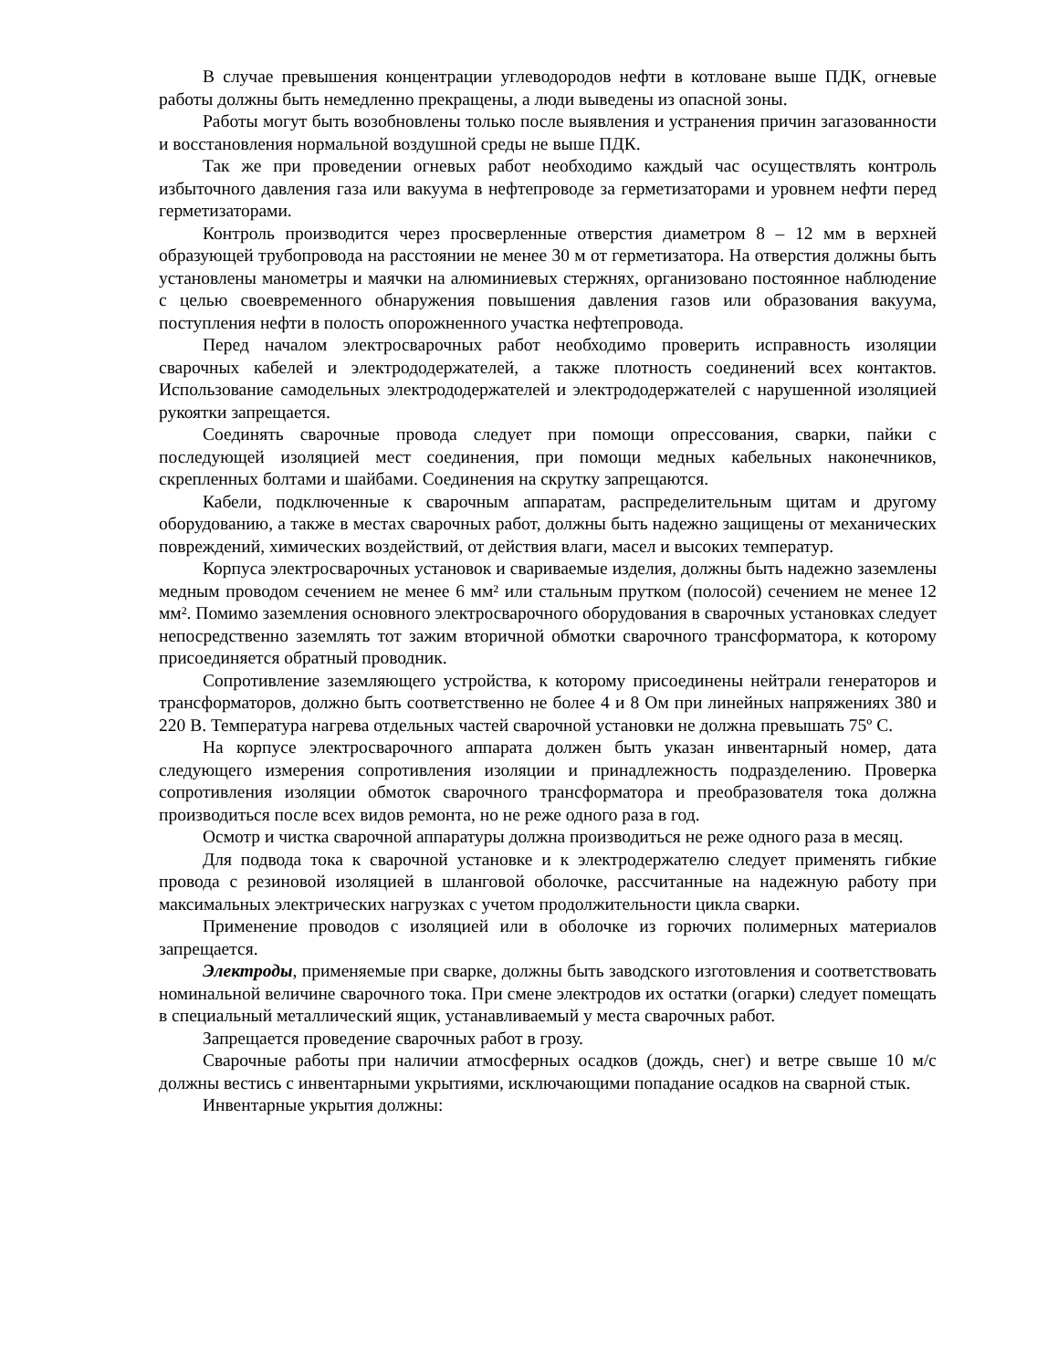В случае превышения концентрации углеводородов нефти в котловане выше ПДК, огневые работы должны быть немедленно прекращены, а люди выведены из опасной зоны.
Работы могут быть возобновлены только после выявления и устранения причин загазованности и восстановления нормальной воздушной среды не выше ПДК.
Так же при проведении огневых работ необходимо каждый час осуществлять контроль избыточного давления газа или вакуума в нефтепроводе за герметизаторами и уровнем нефти перед герметизаторами.
Контроль производится через просверленные отверстия диаметром 8 – 12 мм в верхней образующей трубопровода на расстоянии не менее 30 м от герметизатора. На отверстия должны быть установлены манометры и маячки на алюминиевых стержнях, организовано постоянное наблюдение с целью своевременного обнаружения повышения давления газов или образования вакуума, поступления нефти в полость опорожненного участка нефтепровода.
Перед началом электросварочных работ необходимо проверить исправность изоляции сварочных кабелей и электрододержателей, а также плотность соединений всех контактов. Использование самодельных электрододержателей и электрододержателей с нарушенной изоляцией рукоятки запрещается.
Соединять сварочные провода следует при помощи опрессования, сварки, пайки с последующей изоляцией мест соединения, при помощи медных кабельных наконечников, скрепленных болтами и шайбами. Соединения на скрутку запрещаются.
Кабели, подключенные к сварочным аппаратам, распределительным щитам и другому оборудованию, а также в местах сварочных работ, должны быть надежно защищены от механических повреждений, химических воздействий, от действия влаги, масел и высоких температур.
Корпуса электросварочных установок и свариваемые изделия, должны быть надежно заземлены медным проводом сечением не менее 6 мм² или стальным прутком (полосой) сечением не менее 12 мм². Помимо заземления основного электросварочного оборудования в сварочных установках следует непосредственно заземлять тот зажим вторичной обмотки сварочного трансформатора, к которому присоединяется обратный проводник.
Сопротивление заземляющего устройства, к которому присоединены нейтрали генераторов и трансформаторов, должно быть соответственно не более 4 и 8 Ом при линейных напряжениях 380 и 220 В. Температура нагрева отдельных частей сварочной установки не должна превышать 75º С.
На корпусе электросварочного аппарата должен быть указан инвентарный номер, дата следующего измерения сопротивления изоляции и принадлежность подразделению. Проверка сопротивления изоляции обмоток сварочного трансформатора и преобразователя тока должна производиться после всех видов ремонта, но не реже одного раза в год.
Осмотр и чистка сварочной аппаратуры должна производиться не реже одного раза в месяц.
Для подвода тока к сварочной установке и к электродержателю следует применять гибкие провода с резиновой изоляцией в шланговой оболочке, рассчитанные на надежную работу при максимальных электрических нагрузках с учетом продолжительности цикла сварки.
Применение проводов с изоляцией или в оболочке из горючих полимерных материалов запрещается.
Электроды, применяемые при сварке, должны быть заводского изготовления и соответствовать номинальной величине сварочного тока. При смене электродов их остатки (огарки) следует помещать в специальный металлический ящик, устанавливаемый у места сварочных работ.
Запрещается проведение сварочных работ в грозу.
Сварочные работы при наличии атмосферных осадков (дождь, снег) и ветре свыше 10 м/с должны вестись с инвентарными укрытиями, исключающими попадание осадков на сварной стык.
Инвентарные укрытия должны: